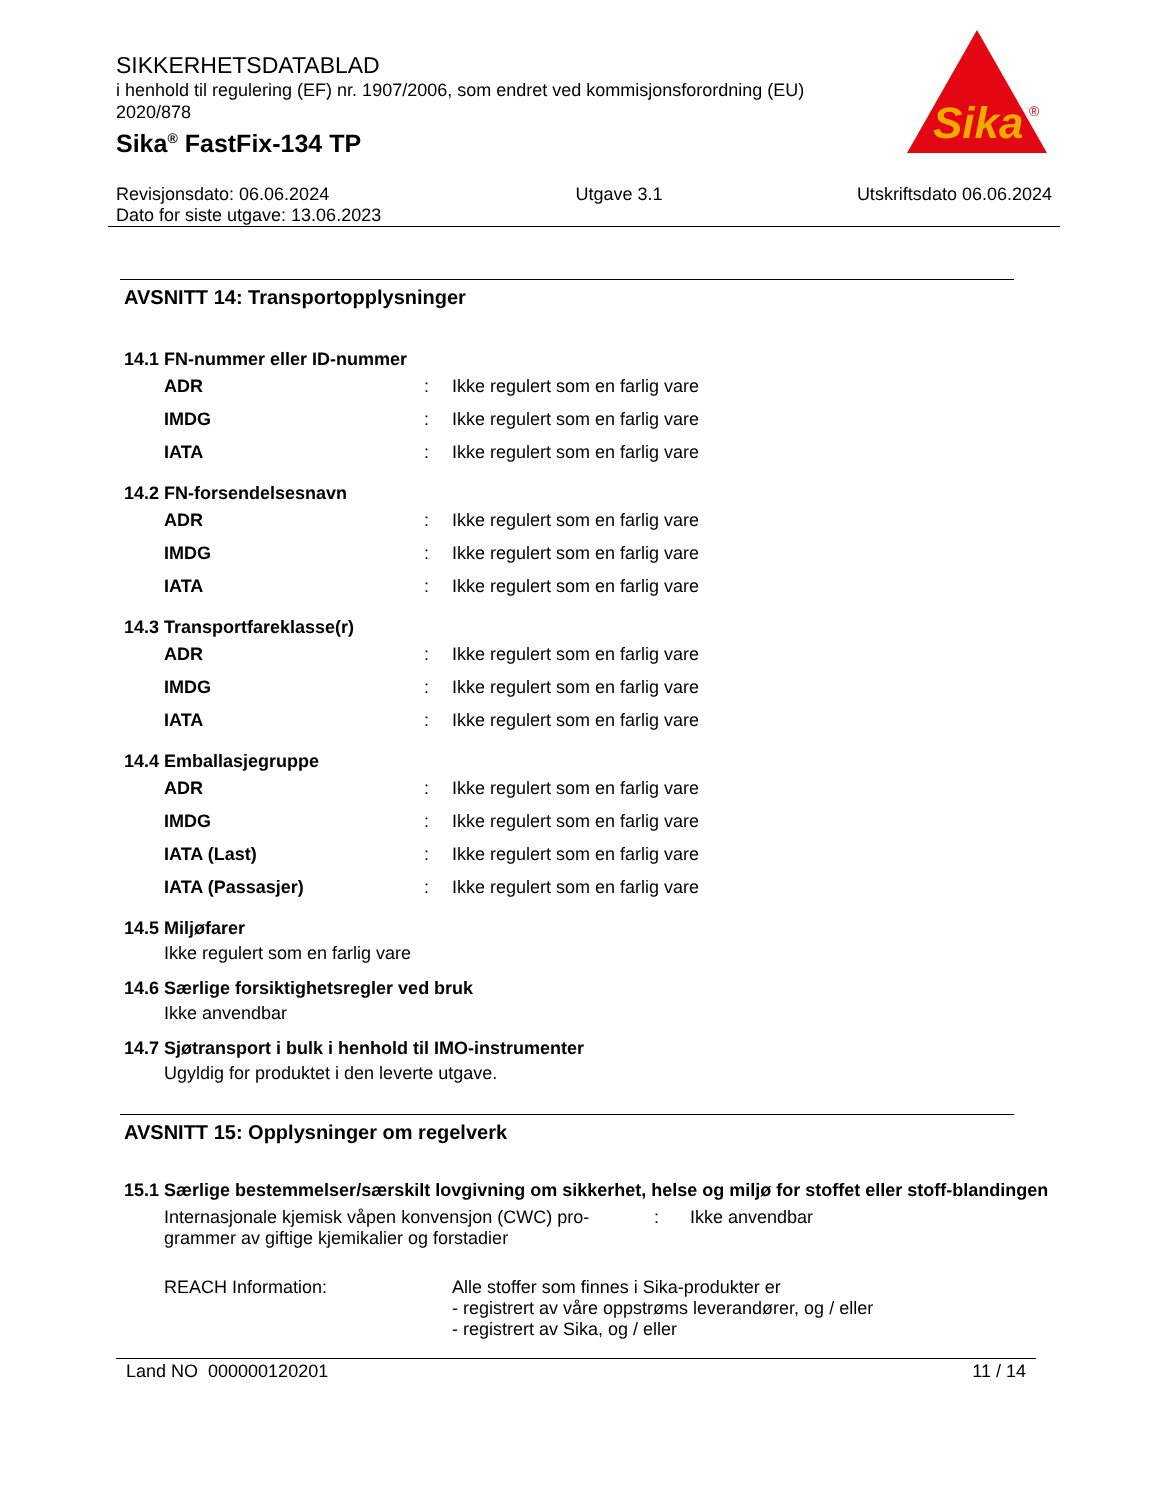Sika
®
SIKKERHETSDATABLAD
i henhold til regulering (EF) nr. 1907/2006, som endret ved kommisjonsforordning (EU) 2020/878
Sika<sup>®</sup> FastFix-134 TP
Revisjonsdato: 06.06.2024
Dato for siste utgave: 13.06.2023
Utgave 3.1 Utskriftsdato 06.06.2024
AVSNITT 14: Transportopplysninger
14.1 FN-nummer eller ID-nummer
ADR: Ikke regulert som en farlig vare
IMDG: Ikke regulert som en farlig vare
IATA: Ikke regulert som en farlig vare
14.2 FN-forsendelsesnavn
ADR: Ikke regulert som en farlig vare
IMDG: Ikke regulert som en farlig vare
IATA: Ikke regulert som en farlig vare
14.3 Transportfareklasse(r)
ADR: Ikke regulert som en farlig vare
IMDG: Ikke regulert som en farlig vare
IATA: Ikke regulert som en farlig vare
14.4 Emballasjegruppe
ADR: Ikke regulert som en farlig vare
IMDG: Ikke regulert som en farlig vare
IATA (Last): Ikke regulert som en farlig vare
IATA (Passasjer): Ikke regulert som en farlig vare
14.5 Miljøfarer
Ikke regulert som en farlig vare
14.6 Særlige forsiktighetsregler ved bruk
Ikke anvendbar
14.7 Sjøtransport i bulk i henhold til IMO-instrumenter
Ugyldig for produktet i den leverte utgave.
AVSNITT 15: Opplysninger om regelverk
15.1 Særlige bestemmelser/særskilt lovgivning om sikkerhet, helse og miljø for stoffet eller stoff-blandingen
Internasjonale kjemisk våpen konvensjon (CWC) pro-
grammer av giftige kjemikalier og forstadier
: Ikke anvendbar
REACH Information: Alle stoffer som finnes i Sika-produkter er
- registrert av våre oppstrøms leverandører, og / eller
- registrert av Sika, og / eller
Land NO 000000120201 11 / 14